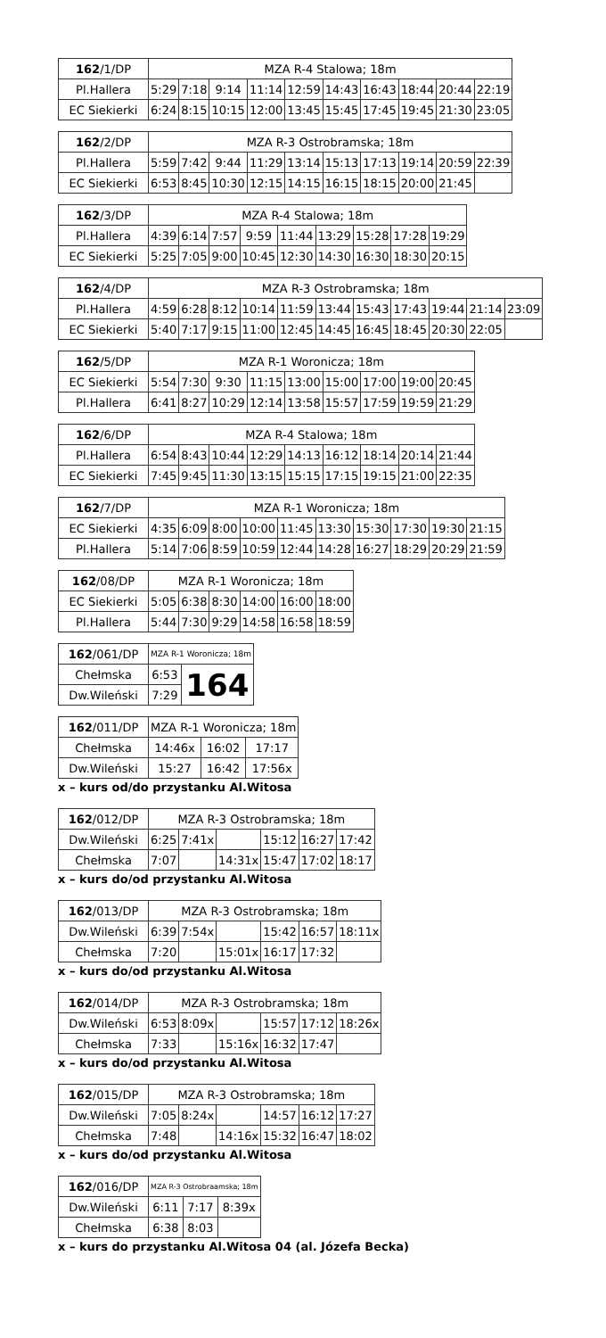| 162 /1/DP | MZA R-4 Stalowa; 18m | | | | | | | | | |
| Pl.Hallera | 5:29 | 7:18 | 9:14 | 11:14 | 12:59 | 14:43 | 16:43 | 18:44 | 20:44 | 22:19 |
| EC Siekierki | 6:24 | 8:15 | 10:15 | 12:00 | 13:45 | 15:45 | 17:45 | 19:45 | 21:30 | 23:05 |
| 162 /2/DP | MZA R-3 Ostrobramska; 18m | | | | | | | | | |
| Pl.Hallera | 5:59 | 7:42 | 9:44 | 11:29 | 13:14 | 15:13 | 17:13 | 19:14 | 20:59 | 22:39 |
| EC Siekierki | 6:53 | 8:45 | 10:30 | 12:15 | 14:15 | 16:15 | 18:15 | 20:00 | 21:45 | |
| 162 /3/DP | MZA R-4 Stalowa; 18m | | | | | | | | |
| Pl.Hallera | 4:39 | 6:14 | 7:57 | 9:59 | 11:44 | 13:29 | 15:28 | 17:28 | 19:29 |
| EC Siekierki | 5:25 | 7:05 | 9:00 | 10:45 | 12:30 | 14:30 | 16:30 | 18:30 | 20:15 |
| 162 /4/DP | MZA R-3 Ostrobramska; 18m | | | | | | | | | | |
| Pl.Hallera | 4:59 | 6:28 | 8:12 | 10:14 | 11:59 | 13:44 | 15:43 | 17:43 | 19:44 | 21:14 | 23:09 |
| EC Siekierki | 5:40 | 7:17 | 9:15 | 11:00 | 12:45 | 14:45 | 16:45 | 18:45 | 20:30 | 22:05 | |
| 162 /5/DP | MZA R-1 Woronicza; 18m | | | | | | | | |
| EC Siekierki | 5:54 | 7:30 | 9:30 | 11:15 | 13:00 | 15:00 | 17:00 | 19:00 | 20:45 |
| Pl.Hallera | 6:41 | 8:27 | 10:29 | 12:14 | 13:58 | 15:57 | 17:59 | 19:59 | 21:29 |
| 162 /6/DP | MZA R-4 Stalowa; 18m | | | | | | | | |
| Pl.Hallera | 6:54 | 8:43 | 10:44 | 12:29 | 14:13 | 16:12 | 18:14 | 20:14 | 21:44 |
| EC Siekierki | 7:45 | 9:45 | 11:30 | 13:15 | 15:15 | 17:15 | 19:15 | 21:00 | 22:35 |
| 162 /7/DP | MZA R-1 Woronicza; 18m | | | | | | | | | |
| EC Siekierki | 4:35 | 6:09 | 8:00 | 10:00 | 11:45 | 13:30 | 15:30 | 17:30 | 19:30 | 21:15 |
| Pl.Hallera | 5:14 | 7:06 | 8:59 | 10:59 | 12:44 | 14:28 | 16:27 | 18:29 | 20:29 | 21:59 |
| 162 /08/DP | MZA R-1 Woronicza; 18m | | | | | |
| EC Siekierki | 5:05 | 6:38 | 8:30 | 14:00 | 16:00 | 18:00 |
| Pl.Hallera | 5:44 | 7:30 | 9:29 | 14:58 | 16:58 | 18:59 |
| 162 /061/DP | MZA R-1 Woronicza; 18m | |
| Chełmska | 6:53 | 164 |
| Dw.Wileński | 7:29 | |
| 162 /011/DP | MZA R-1 Woronicza; 18m | | |
| Chełmska | 14:46x | 16:02 | 17:17 |
| Dw.Wileński | 15:27 | 16:42 | 17:56x |
x – kurs od/do przystanku Al.Witosa
| 162 /012/DP | MZA R-3 Ostrobramska; 18m | | | | | |
| Dw.Wileński | 6:25 | 7:41x | | 15:12 | 16:27 | 17:42 |
| Chełmska | 7:07 | | 14:31x | 15:47 | 17:02 | 18:17 |
x – kurs do/od przystanku Al.Witosa
| 162 /013/DP | MZA R-3 Ostrobramska; 18m | | | | | |
| Dw.Wileński | 6:39 | 7:54x | | 15:42 | 16:57 | 18:11x |
| Chełmska | 7:20 | | 15:01x | 16:17 | 17:32 | |
x – kurs do/od przystanku Al.Witosa
| 162 /014/DP | MZA R-3 Ostrobramska; 18m | | | | | |
| Dw.Wileński | 6:53 | 8:09x | | 15:57 | 17:12 | 18:26x |
| Chełmska | 7:33 | | 15:16x | 16:32 | 17:47 | |
x – kurs do/od przystanku Al.Witosa
| 162 /015/DP | MZA R-3 Ostrobramska; 18m | | | | | |
| Dw.Wileński | 7:05 | 8:24x | | 14:57 | 16:12 | 17:27 |
| Chełmska | 7:48 | | 14:16x | 15:32 | 16:47 | 18:02 |
x – kurs do/od przystanku Al.Witosa
| 162 /016/DP | MZA R-3 Ostrobraamska; 18m | | |
| Dw.Wileński | 6:11 | 7:17 | 8:39x |
| Chełmska | 6:38 | 8:03 | |
x – kurs do przystanku Al.Witosa 04 (al. Józefa Becka)